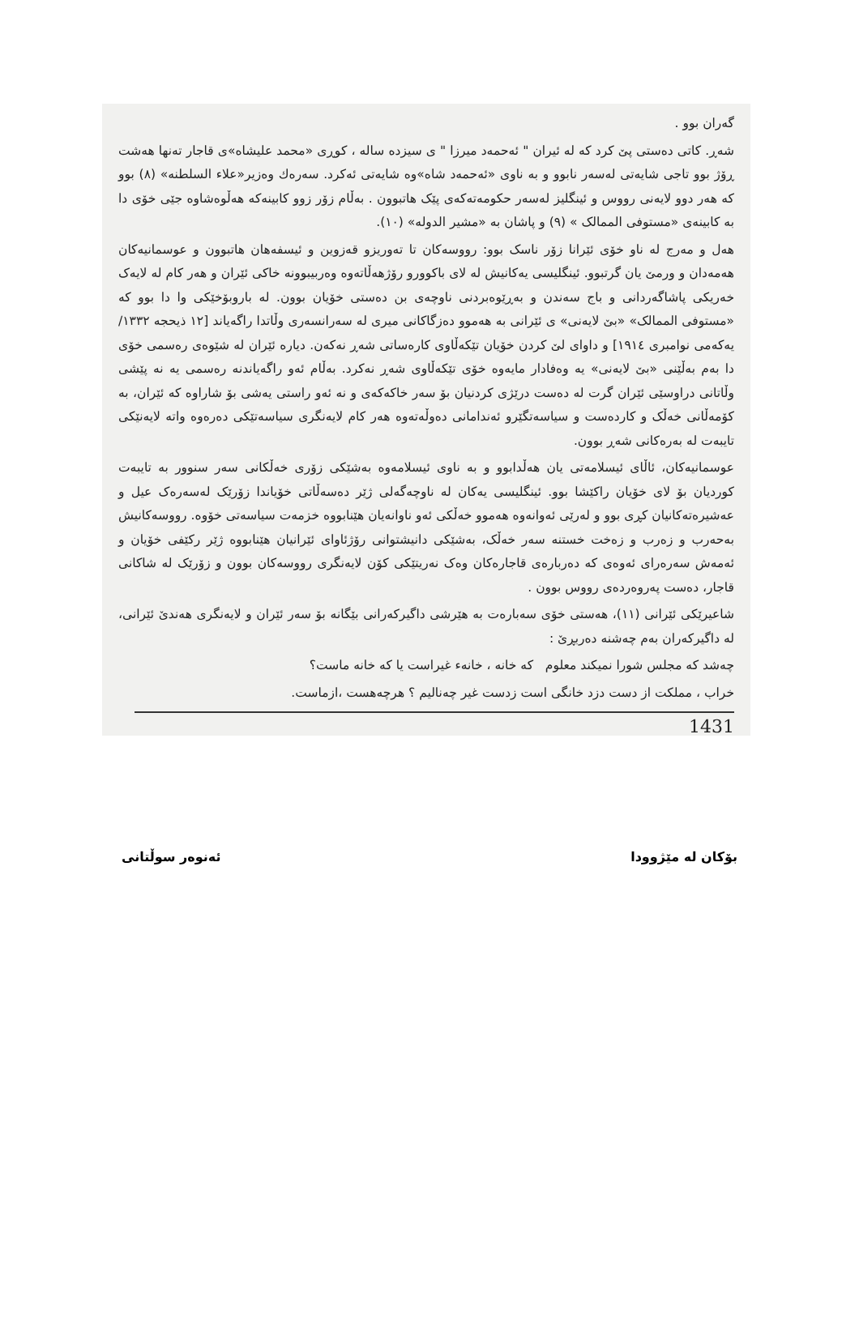گەران بوو .
شەڕ. كاتی دەستی پێ كرد كە لە ئیران " ئەحمەد میرزا " ی سیزدە سالە ، كوڕی «محمد علیشاە»ی قاجار تەنها هەشت ڕۆژ بوو تاجی شایەتی لەسەر نابوو و بە ناوی «ئەحمەد شاە»وە شایەتی ئەكرد. سەرەك وەزیر«علاء السلطنه» (٨) بوو كە هەر دوو لایەنی رووس و ئینگلیز لەسەر حكومەتەكەی پێک هاتبوون . بەڵام زۆر زوو كابینەكە هەڵوەشاوە جێی خۆی دا بە كابینەی «مستوفی الممالک » (٩) و پاشان بە «مشیر الدوله» (١٠).
هەل و مەرج لە ناو خۆی ئێرانا زۆر ناسک بوو: رووسەكان تا تەوریزو قەزوین و ئیسفەهان هاتبوون و عوسمانیەكان هەمەدان و ورمێ یان گرتبوو. ئینگلیسی یەكانیش لە لای باكوورو رۆژهەڵاتەوە وەربیبوونە خاكی ئێران و هەر كام لە لایەک خەریكی پاشاگەردانی و باج سەندن و بەڕێوەبردنی ناوچەی بن دەستی خۆیان بوون. لە باروبۆخێكی وا دا بوو كە «مستوفی الممالک» «بێ لایەنی» ی ئێرانی بە هەموو دەزگاكانی میری لە سەرانسەری وڵاتدا راگەیاند [١٢ ذیحجه ١٣٣٢/ یەكەمی نوامبری ١٩١٤] و داوای لێ كردن خۆیان تێكەڵاوی كارەساتی شەڕ نەكەن. دیارە ئێران لە شێوەی رەسمی خۆی دا بەم بەڵێنی «بێ لایەنی» یە وەفادار مایەوە خۆی تێكەڵاوی شەڕ نەكرد. بەڵام ئەو راگەیاندنە رەسمی یە نە پێشی وڵاتانی دراوسێی ئێران گرت لە دەست درێژی كردنیان بۆ سەر خاكەكەی و نە ئەو راستی یەشی بۆ شاراوە كە ئێران، بە كۆمەڵانی خەڵک و كاردەست و سیاسەتگێرو ئەندامانی دەوڵەتەوە هەر كام لایەنگری سیاسەتێكی دەرەوە واتە لایەنێكی تایبەت لە بەرەكانی شەڕ بوون.
عوسمانیەكان، ئاڵای ئیسلامەتی یان هەڵدابوو و بە ناوی ئیسلامەوە بەشێكی زۆری خەڵكانی سەر سنوور بە تایبەت كوردیان بۆ لای خۆیان راكێشا بوو. ئینگلیسی یەكان لە ناوچەگەلی ژێر دەسەڵاتی خۆیاندا زۆرێک لەسەرەک عیل و عەشیرەتەكانیان كڕی بوو و لەرێی ئەوانەوە هەموو خەڵكی ئەو ناوانەیان هێنابووە خزمەت سیاسەتی خۆوە. رووسەكانیش بەحەرب و زەرب و زەخت خستنە سەر خەڵک، بەشێكی دانیشتوانی رۆژئاوای ئێرانیان هێنابووە ژێر ركێفی خۆیان و ئەمەش سەرەرای ئەوەی كە دەربارەی قاجارەكان وەک نەریتێكی كۆن لایەنگری رووسەكان بوون و زۆرێک لە شاكانی قاجار، دەست پەروەردەی رووس بوون .
شاعیرێكی ئێرانی (١١)، هەستی خۆی سەبارەت بە هێرشی داگیركەرانی بێگانە بۆ سەر ئێران و لایەنگری هەندێ ئێرانی، لە داگیركەران بەم چەشنە دەربڕێ :
چەشد كە مجلس شورا نمیكند معلوم كە خانە ، خانەء غیراست یا كە خانە ماست؟
خراب ، مملكت از دست دزد خانگی است زدست غیر چەنالیم ؟ هرچەهست ،ازماست.
1431
بۆكان لە مێژوودا ئەنوەر سوڵتانی